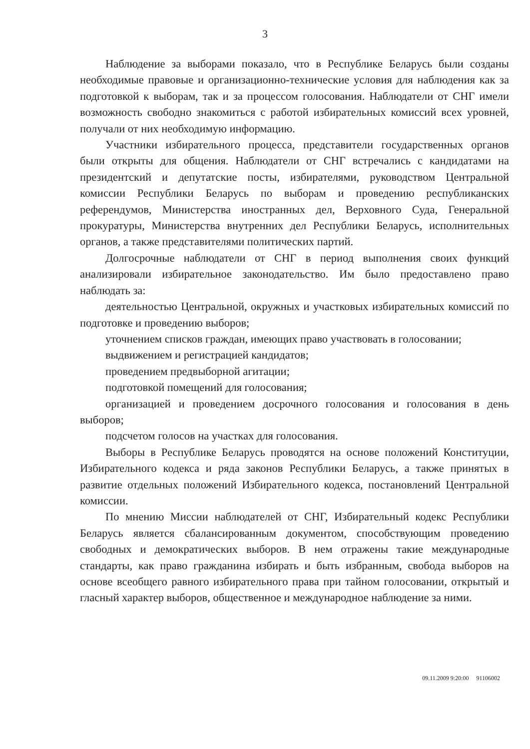3
Наблюдение за выборами показало, что в Республике Беларусь были созданы необходимые правовые и организационно-технические условия для наблюдения как за подготовкой к выборам, так и за процессом голосования. Наблюдатели от СНГ имели возможность свободно знакомиться с работой избирательных комиссий всех уровней, получали от них необходимую информацию.
Участники избирательного процесса, представители государственных органов были открыты для общения. Наблюдатели от СНГ встречались с кандидатами на президентский и депутатские посты, избирателями, руководством Центральной комиссии Республики Беларусь по выборам и проведению республиканских референдумов, Министерства иностранных дел, Верховного Суда, Генеральной прокуратуры, Министерства внутренних дел Республики Беларусь, исполнительных органов, а также представителями политических партий.
Долгосрочные наблюдатели от СНГ в период выполнения своих функций анализировали избирательное законодательство. Им было предоставлено право наблюдать за:
деятельностью Центральной, окружных и участковых избирательных комиссий по подготовке и проведению выборов;
уточнением списков граждан, имеющих право участвовать в голосовании;
выдвижением и регистрацией кандидатов;
проведением предвыборной агитации;
подготовкой помещений для голосования;
организацией и проведением досрочного голосования и голосования в день выборов;
подсчетом голосов на участках для голосования.
Выборы в Республике Беларусь проводятся на основе положений Конституции, Избирательного кодекса и ряда законов Республики Беларусь, а также принятых в развитие отдельных положений Избирательного кодекса, постановлений Центральной комиссии.
По мнению Миссии наблюдателей от СНГ, Избирательный кодекс Республики Беларусь является сбалансированным документом, способствующим проведению свободных и демократических выборов. В нем отражены такие международные стандарты, как право гражданина избирать и быть избранным, свобода выборов на основе всеобщего равного избирательного права при тайном голосовании, открытый и гласный характер выборов, общественное и международное наблюдение за ними.
09.11.2009 9:20:00 91106002